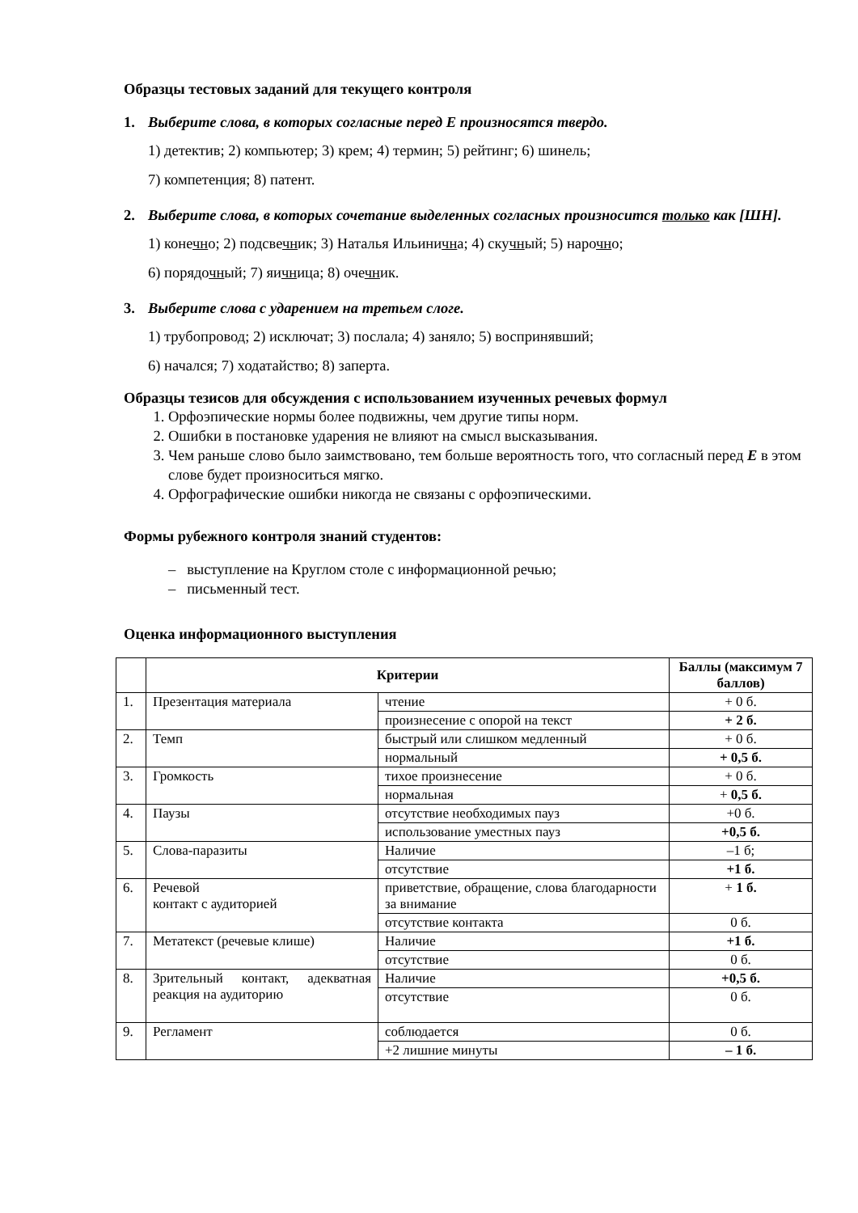Образцы тестовых заданий для текущего контроля
1. Выберите слова, в которых согласные перед Е произносятся твердо.
1) детектив; 2) компьютер; 3) крем; 4) термин; 5) рейтинг; 6) шинель;
7) компетенция; 8) патент.
2. Выберите слова, в которых сочетание выделенных согласных произносится только как [ШН].
1) конечно; 2) подсвечник; 3) Наталья Ильинична; 4) скучный; 5) нарочно;
6) порядочный; 7) яичница; 8) очечник.
3. Выберите слова с ударением на третьем слоге.
1) трубопровод; 2) исключат; 3) послала; 4) заняло; 5) воспринявший;
6) начался; 7) ходатайство; 8) заперта.
Образцы тезисов для обсуждения с использованием изученных речевых формул
1. Орфоэпические нормы более подвижны, чем другие типы норм.
2. Ошибки в постановке ударения не влияют на смысл высказывания.
3. Чем раньше слово было заимствовано, тем больше вероятность того, что согласный перед Е в этом слове будет произноситься мягко.
4. Орфографические ошибки никогда не связаны с орфоэпическими.
Формы рубежного контроля знаний студентов:
– выступление на Круглом столе с информационной речью;
– письменный тест.
Оценка информационного выступления
| | Критерии | | Баллы (максимум 7 баллов) |
| --- | --- | --- | --- |
| 1. | Презентация материала | чтение | + 0 б. |
| | | произнесение с опорой на текст | + 2 б. |
| 2. | Темп | быстрый или слишком медленный | + 0 б. |
| | | нормальный | + 0,5 б. |
| 3. | Громкость | тихое произнесение | + 0 б. |
| | | нормальная | + 0,5 б. |
| 4. | Паузы | отсутствие необходимых пауз | +0 б. |
| | | использование уместных пауз | +0,5 б. |
| 5. | Слова-паразиты | Наличие | –1 б; |
| | | отсутствие | +1 б. |
| 6. | Речевой контакт с аудиторией | приветствие, обращение, слова благодарности за внимание | + 1 б. |
| | | отсутствие контакта | 0 б. |
| 7. | Метатекст (речевые клише) | Наличие | +1 б. |
| | | отсутствие | 0 б. |
| 8. | Зрительный контакт, адекватная реакция на аудиторию | Наличие | +0,5 б. |
| | | отсутствие | 0 б. |
| 9. | Регламент | соблюдается | 0 б. |
| | | +2 лишние минуты | – 1 б. |